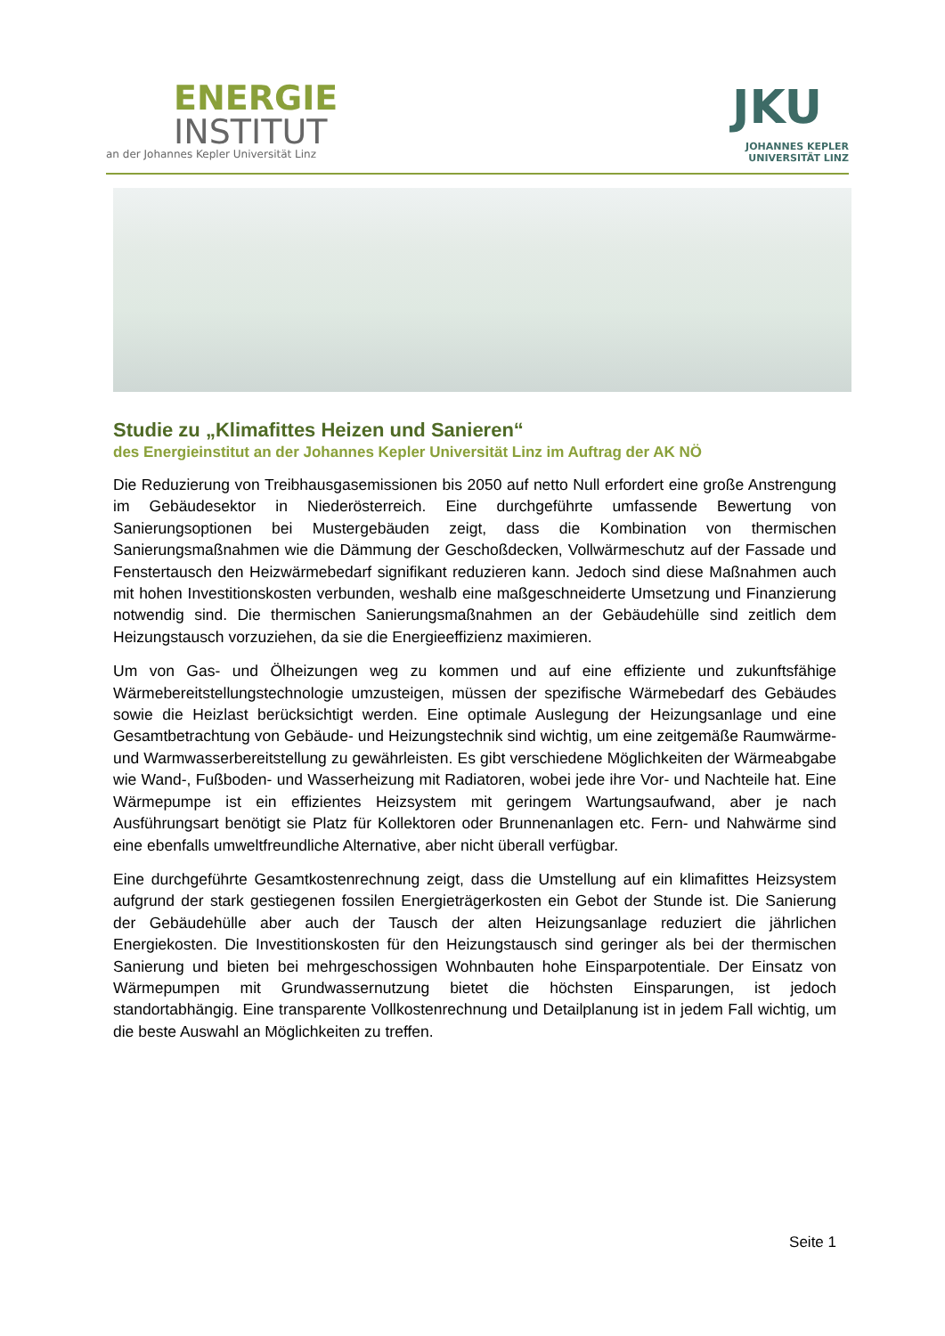ENERGIE
INSTITUT
an der Johannes Kepler Universität Linz
JKU
JOHANNES KEPLER
UNIVERSITÄT LINZ
Studie zu „Klimafittes Heizen und Sanieren“
des Energieinstitut an der Johannes Kepler Universität Linz im Auftrag der AK NÖ
Die Reduzierung von Treibhausgasemissionen bis 2050 auf netto Null erfordert eine große Anstrengung im Gebäudesektor in Niederösterreich. Eine durchgeführte umfassende Bewertung von Sanierungsoptionen bei Mustergebäuden zeigt, dass die Kombination von thermischen Sanierungsmaßnahmen wie die Dämmung der Geschoßdecken, Vollwärmeschutz auf der Fassade und Fenstertausch den Heizwärmebedarf signifikant reduzieren kann. Jedoch sind diese Maßnahmen auch mit hohen Investitionskosten verbunden, weshalb eine maßgeschneiderte Umsetzung und Finanzierung notwendig sind. Die thermischen Sanierungsmaßnahmen an der Gebäudehülle sind zeitlich dem Heizungstausch vorzuziehen, da sie die Energieeffizienz maximieren.
Um von Gas- und Ölheizungen weg zu kommen und auf eine effiziente und zukunftsfähige Wärmebereitstellungstechnologie umzusteigen, müssen der spezifische Wärmebedarf des Gebäudes sowie die Heizlast berücksichtigt werden. Eine optimale Auslegung der Heizungsanlage und eine Gesamtbetrachtung von Gebäude- und Heizungstechnik sind wichtig, um eine zeitgemäße Raumwärme- und Warmwasserbereitstellung zu gewährleisten. Es gibt verschiedene Möglichkeiten der Wärmeabgabe wie Wand-, Fußboden- und Wasserheizung mit Radiatoren, wobei jede ihre Vor- und Nachteile hat. Eine Wärmepumpe ist ein effizientes Heizsystem mit geringem Wartungsaufwand, aber je nach Ausführungsart benötigt sie Platz für Kollektoren oder Brunnenanlagen etc. Fern- und Nahwärme sind eine ebenfalls umweltfreundliche Alternative, aber nicht überall verfügbar.
Eine durchgeführte Gesamtkostenrechnung zeigt, dass die Umstellung auf ein klimafittes Heizsystem aufgrund der stark gestiegenen fossilen Energieträgerkosten ein Gebot der Stunde ist. Die Sanierung der Gebäudehülle aber auch der Tausch der alten Heizungsanlage reduziert die jährlichen Energiekosten. Die Investitionskosten für den Heizungstausch sind geringer als bei der thermischen Sanierung und bieten bei mehrgeschossigen Wohnbauten hohe Einsparpotentiale. Der Einsatz von Wärmepumpen mit Grundwassernutzung bietet die höchsten Einsparungen, ist jedoch standortabhängig. Eine transparente Vollkostenrechnung und Detailplanung ist in jedem Fall wichtig, um die beste Auswahl an Möglichkeiten zu treffen.
Seite 1